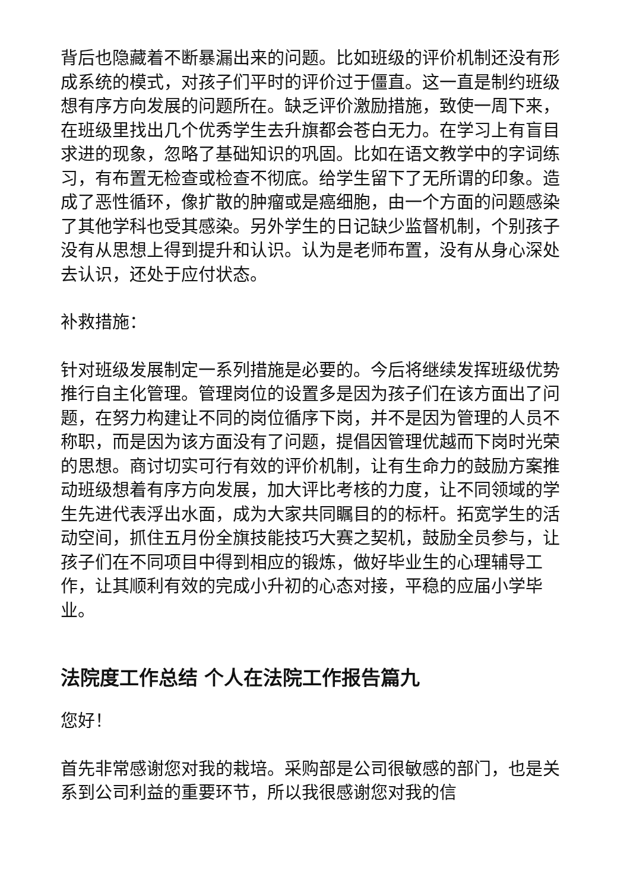背后也隐藏着不断暴漏出来的问题。比如班级的评价机制还没有形成系统的模式，对孩子们平时的评价过于僵直。这一直是制约班级想有序方向发展的问题所在。缺乏评价激励措施，致使一周下来，在班级里找出几个优秀学生去升旗都会苍白无力。在学习上有盲目求进的现象，忽略了基础知识的巩固。比如在语文教学中的字词练习，有布置无检查或检查不彻底。给学生留下了无所谓的印象。造成了恶性循环，像扩散的肿瘤或是癌细胞，由一个方面的问题感染了其他学科也受其感染。另外学生的日记缺少监督机制，个别孩子没有从思想上得到提升和认识。认为是老师布置，没有从身心深处去认识，还处于应付状态。
补救措施：
针对班级发展制定一系列措施是必要的。今后将继续发挥班级优势推行自主化管理。管理岗位的设置多是因为孩子们在该方面出了问题，在努力构建让不同的岗位循序下岗，并不是因为管理的人员不称职，而是因为该方面没有了问题，提倡因管理优越而下岗时光荣的思想。商讨切实可行有效的评价机制，让有生命力的鼓励方案推动班级想着有序方向发展，加大评比考核的力度，让不同领域的学生先进代表浮出水面，成为大家共同瞩目的的标杆。拓宽学生的活动空间，抓住五月份全旗技能技巧大赛之契机，鼓励全员参与，让孩子们在不同项目中得到相应的锻炼，做好毕业生的心理辅导工作，让其顺利有效的完成小升初的心态对接，平稳的应届小学毕业。
法院度工作总结 个人在法院工作报告篇九
您好！
首先非常感谢您对我的栽培。采购部是公司很敏感的部门，也是关系到公司利益的重要环节，所以我很感谢您对我的信